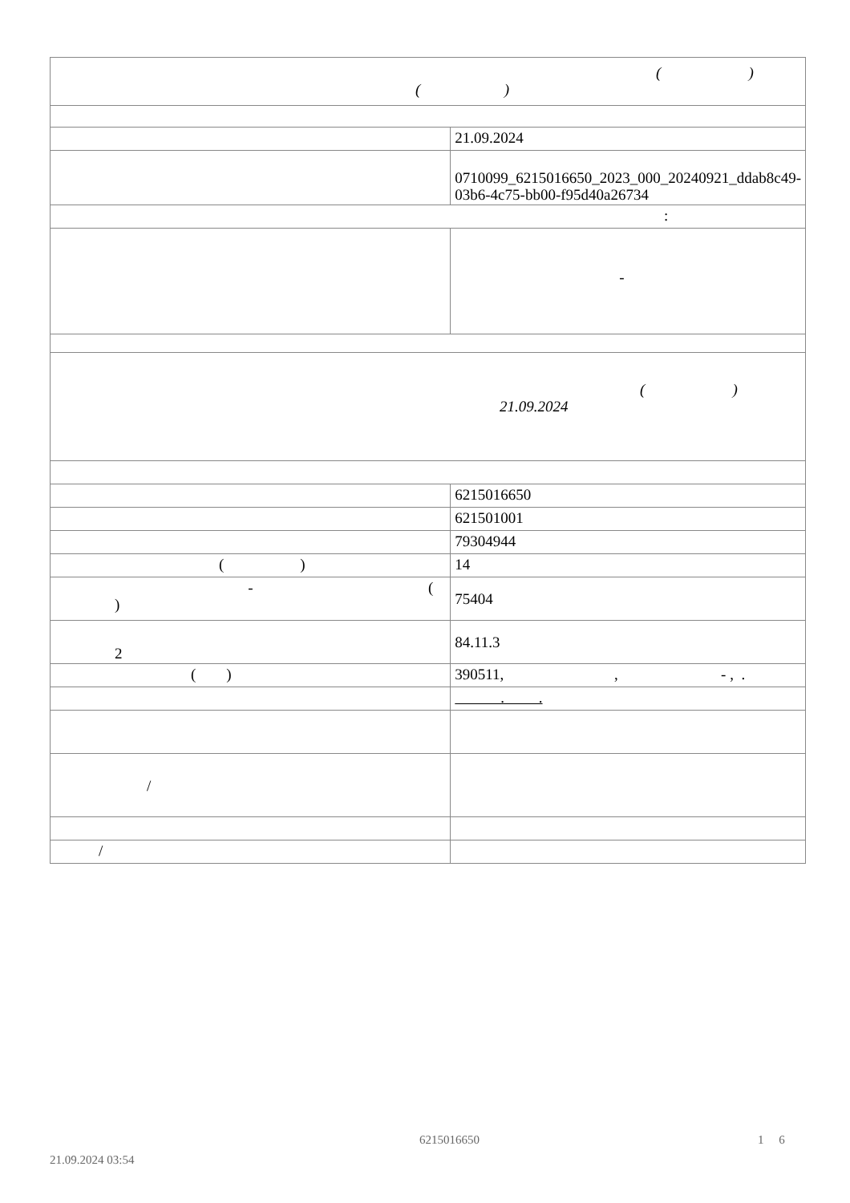| ( ) ( ) | |
| | 21.09.2024 |
| | 0710099_6215016650_2023_000_20240921_ddab8c49-03b6-4c75-bb00-f95d40a26734 |
| : | |
| | - |
| ( ) 21.09.2024 | |
| | 6215016650 |
| | 621501001 |
| | 79304944 |
| ( ) | 14 |
| - ( ) | 75404 |
| 2 | 84.11.3 |
| ( ) | 390511, , - , . |
| | . . |
| / | |
| / | |
6215016650 1 6
21.09.2024 03:54